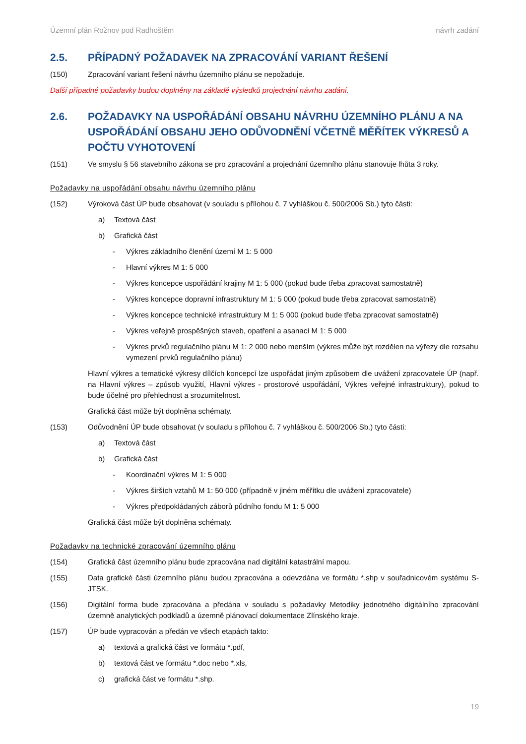Územní plán Rožnov pod Radhoštěm návrh zadání
2.5. PŘÍPADNÝ POŽADAVEK NA ZPRACOVÁNÍ VARIANT ŘEŠENÍ
(150) Zpracování variant řešení návrhu územního plánu se nepožaduje.
Další případné požadavky budou doplněny na základě výsledků projednání návrhu zadání.
2.6. POŽADAVKY NA USPOŘÁDÁNÍ OBSAHU NÁVRHU ÚZEMNÍHO PLÁNU A NA USPOŘÁDÁNÍ OBSAHU JEHO ODŮVODNĚNÍ VČETNĚ MĚŘÍTEK VÝKRESŮ A POČTU VYHOTOVENÍ
(151) Ve smyslu § 56 stavebního zákona se pro zpracování a projednání územního plánu stanovuje lhůta 3 roky.
Požadavky na uspořádání obsahu návrhu územního plánu
(152) Výroková část ÚP bude obsahovat (v souladu s přílohou č. 7 vyhláškou č. 500/2006 Sb.) tyto části:
a) Textová část
b) Grafická část
- Výkres základního členění území M 1: 5 000
- Hlavní výkres M 1: 5 000
- Výkres koncepce uspořádání krajiny M 1: 5 000 (pokud bude třeba zpracovat samostatně)
- Výkres koncepce dopravní infrastruktury M 1: 5 000 (pokud bude třeba zpracovat samostatně)
- Výkres koncepce technické infrastruktury M 1: 5 000 (pokud bude třeba zpracovat samostatně)
- Výkres veřejně prospěšných staveb, opatření a asanací M 1: 5 000
- Výkres prvků regulačního plánu M 1: 2 000 nebo menším (výkres může být rozdělen na výřezy dle rozsahu vymezení prvků regulačního plánu)
Hlavní výkres a tematické výkresy dílčích koncepcí lze uspořádat jiným způsobem dle uvážení zpracovatele ÚP (např. na Hlavní výkres – způsob využití, Hlavní výkres - prostorové uspořádání, Výkres veřejné infrastruktury), pokud to bude účelné pro přehlednost a srozumitelnost.
Grafická část může být doplněna schématy.
(153) Odůvodnění ÚP bude obsahovat (v souladu s přílohou č. 7 vyhláškou č. 500/2006 Sb.) tyto části:
a) Textová část
b) Grafická část
- Koordinační výkres M 1: 5 000
- Výkres širších vztahů M 1: 50 000 (případně v jiném měřítku dle uvážení zpracovatele)
- Výkres předpokládaných záborů půdního fondu M 1: 5 000
Grafická část může být doplněna schématy.
Požadavky na technické zpracování územního plánu
(154) Grafická část územního plánu bude zpracována nad digitální katastrální mapou.
(155) Data grafické části územního plánu budou zpracována a odevzdána ve formátu *.shp v souřadnicovém systému S-JTSK.
(156) Digitální forma bude zpracována a předána v souladu s požadavky Metodiky jednotného digitálního zpracování územně analytických podkladů a územně plánovací dokumentace Zlínského kraje.
(157) ÚP bude vypracován a předán ve všech etapách takto:
a) textová a grafická část ve formátu *.pdf,
b) textová část ve formátu *.doc nebo *.xls,
c) grafická část ve formátu *.shp.
19